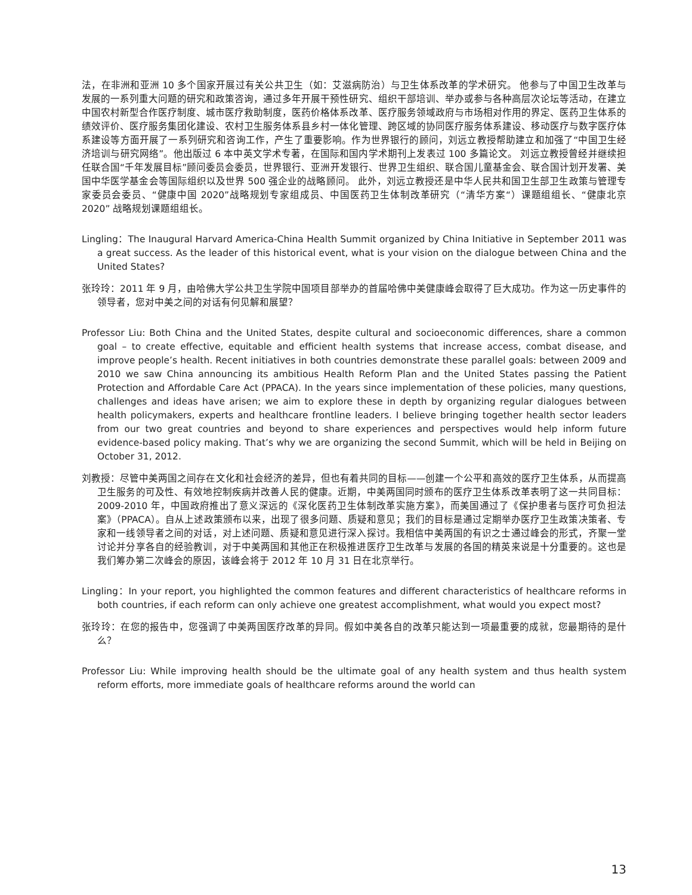法，在非洲和亚洲 10 多个国家开展过有关公共卫生（如：艾滋病防治）与卫生体系改革的学术研究。 他参与了中国卫生改革与发展的一系列重大问题的研究和政策咨询，通过多年开展干预性研究、组织干部培训、举办或参与各种高层次论坛等活动，在建立中国农村新型合作医疗制度、城市医疗救助制度，医药价格体系改革、医疗服务领域政府与市场相对作用的界定、医药卫生体系的绩效评价、医疗服务集团化建设、农村卫生服务体系县乡村一体化管理、跨区域的协同医疗服务体系建设、移动医疗与数字医疗体系建设等方面开展了一系列研究和咨询工作，产生了重要影响。作为世界银行的顾问，刘远立教授帮助建立和加强了“中国卫生经济培训与研究网络”。他出版过 6 本中英文学术专著，在国际和国内学术期刊上发表过 100 多篇论文。 刘远立教授曾经并继续担任联合国“千年发展目标”顾问委员会委员，世界银行、亚洲开发银行、世界卫生组织、联合国儿童基金会、联合国计划开发署、美国中华医学基金会等国际组织以及世界 500 强企业的战略顾问。 此外，刘远立教授还是中华人民共和国卫生部卫生政策与管理专家委员会委员、“健康中国 2020”战略规划专家组成员、中国医药卫生体制改革研究（“清华方案“）课题组组长、“健康北京 2020” 战略规划课题组组长。
Lingling：The Inaugural Harvard America-China Health Summit organized by China Initiative in September 2011 was a great success. As the leader of this historical event, what is your vision on the dialogue between China and the United States?
张玲玲：2011 年 9 月，由哈佛大学公共卫生学院中国项目部举办的首届哈佛中美健康峰会取得了巨大成功。作为这一历史事件的领导者，您对中美之间的对话有何见解和展望？
Professor Liu: Both China and the United States, despite cultural and socioeconomic differences, share a common goal – to create effective, equitable and efficient health systems that increase access, combat disease, and improve people’s health. Recent initiatives in both countries demonstrate these parallel goals: between 2009 and 2010 we saw China announcing its ambitious Health Reform Plan and the United States passing the Patient Protection and Affordable Care Act (PPACA). In the years since implementation of these policies, many questions, challenges and ideas have arisen; we aim to explore these in depth by organizing regular dialogues between health policymakers, experts and healthcare frontline leaders. I believe bringing together health sector leaders from our two great countries and beyond to share experiences and perspectives would help inform future evidence-based policy making. That’s why we are organizing the second Summit, which will be held in Beijing on October 31, 2012.
刘教授：尽管中美两国之间存在文化和社会经济的差异，但也有着共同的目标——创建一个公平和高效的医疗卫生体系，从而提高卫生服务的可及性、有效地控制疾病并改善人民的健康。近期，中美两国同时颁布的医疗卫生体系改革表明了这一共同目标：2009-2010 年，中国政府推出了意义深远的《深化医药卫生体制改革实施方案》，而美国通过了《保护患者与医疗可负担法案》（PPACA）。自从上述政策颁布以来，出现了很多问题、质疑和意见；我们的目标是通过定期举办医疗卫生政策决策者、专家和一线领导者之间的对话，对上述问题、质疑和意见进行深入探讨。我相信中美两国的有识之士通过峰会的形式，齐聚一堂讨论并分享各自的经验教训，对于中美两国和其他正在积极推进医疗卫生改革与发展的各国的精英来说是十分重要的。这也是我们筹办第二次峰会的原因，该峰会将于 2012 年 10 月 31 日在北京举行。
Lingling：In your report, you highlighted the common features and different characteristics of healthcare reforms in both countries, if each reform can only achieve one greatest accomplishment, what would you expect most?
张玲玲：在您的报告中，您强调了中美两国医疗改革的异同。假如中美各自的改革只能达到一项最重要的成就，您最期待的是什么？
Professor Liu: While improving health should be the ultimate goal of any health system and thus health system reform efforts, more immediate goals of healthcare reforms around the world can
13